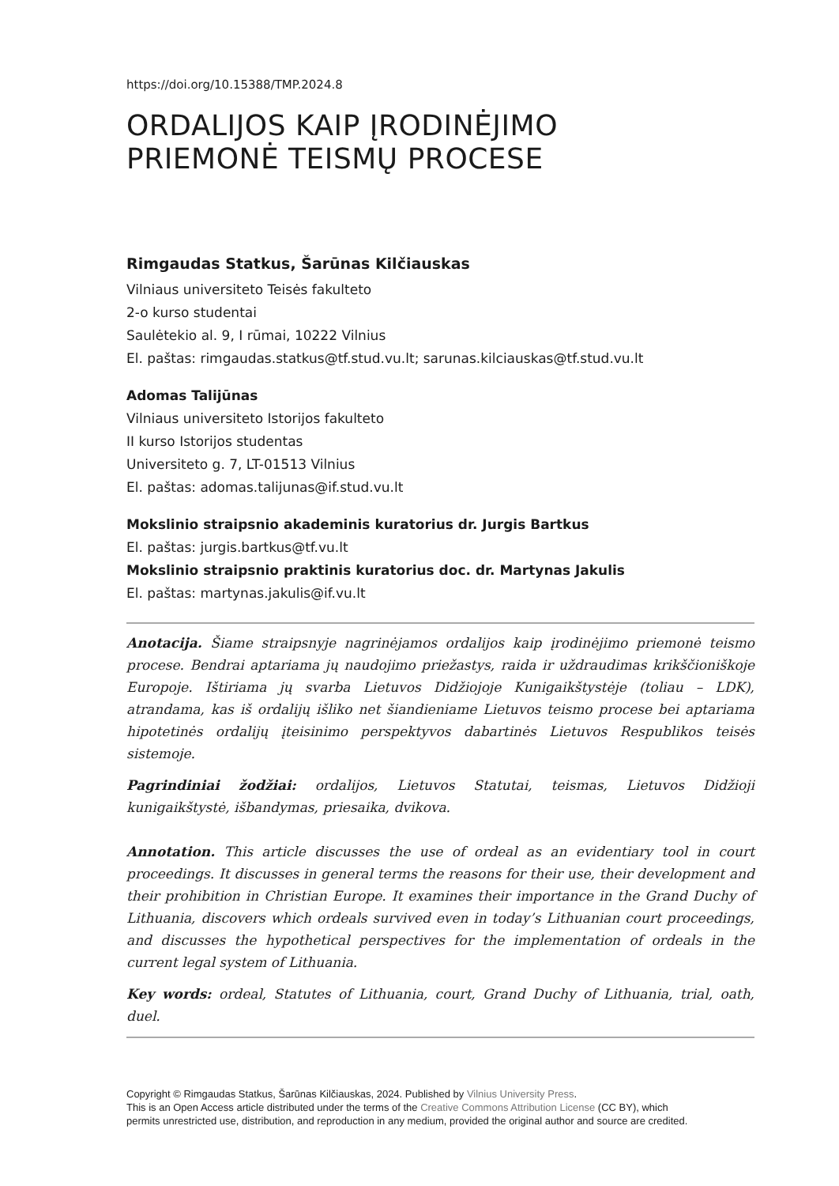https://doi.org/10.15388/TMP.2024.8
ORDALIJOS KAIP ĮRODINĖJIMO
PRIEMONĖ TEISMŲ PROCESE
Rimgaudas Statkus, Šarūnas Kilčiauskas
Vilniaus universiteto Teisės fakulteto
2-o kurso studentai
Saulėtekio al. 9, I rūmai, 10222 Vilnius
El. paštas: rimgaudas.statkus@tf.stud.vu.lt; sarunas.kilciauskas@tf.stud.vu.lt
Adomas Talijūnas
Vilniaus universiteto Istorijos fakulteto
II kurso Istorijos studentas
Universiteto g. 7, LT-01513 Vilnius
El. paštas: adomas.talijunas@if.stud.vu.lt
Mokslinio straipsnio akademinis kuratorius dr. Jurgis Bartkus
El. paštas: jurgis.bartkus@tf.vu.lt
Mokslinio straipsnio praktinis kuratorius doc. dr. Martynas Jakulis
El. paštas: martynas.jakulis@if.vu.lt
Anotacija. Šiame straipsnyje nagrinėjamos ordalijos kaip įrodinėjimo priemonė teismo procese. Bendrai aptariama jų naudojimo priežastys, raida ir uždraudimas krikščioniškoje Europoje. Ištiriama jų svarba Lietuvos Didžiojoje Kunigaikštystėje (toliau – LDK), atrandama, kas iš ordalijų išliko net šiandieniame Lietuvos teismo procese bei aptariama hipotetinės ordalijų įteisinimo perspektyvos dabartinės Lietuvos Respublikos teisės sistemoje.
Pagrindiniai žodžiai: ordalijos, Lietuvos Statutai, teismas, Lietuvos Didžioji kunigaikštystė, išbandymas, priesaika, dvikova.
Annotation. This article discusses the use of ordeal as an evidentiary tool in court proceedings. It discusses in general terms the reasons for their use, their development and their prohibition in Christian Europe. It examines their importance in the Grand Duchy of Lithuania, discovers which ordeals survived even in today’s Lithuanian court proceedings, and discusses the hypothetical perspectives for the implementation of ordeals in the current legal system of Lithuania.
Key words: ordeal, Statutes of Lithuania, court, Grand Duchy of Lithuania, trial, oath, duel.
Copyright © Rimgaudas Statkus, Šarūnas Kilčiauskas, 2024. Published by Vilnius University Press.
This is an Open Access article distributed under the terms of the Creative Commons Attribution License (CC BY), which
permits unrestricted use, distribution, and reproduction in any medium, provided the original author and source are credited.